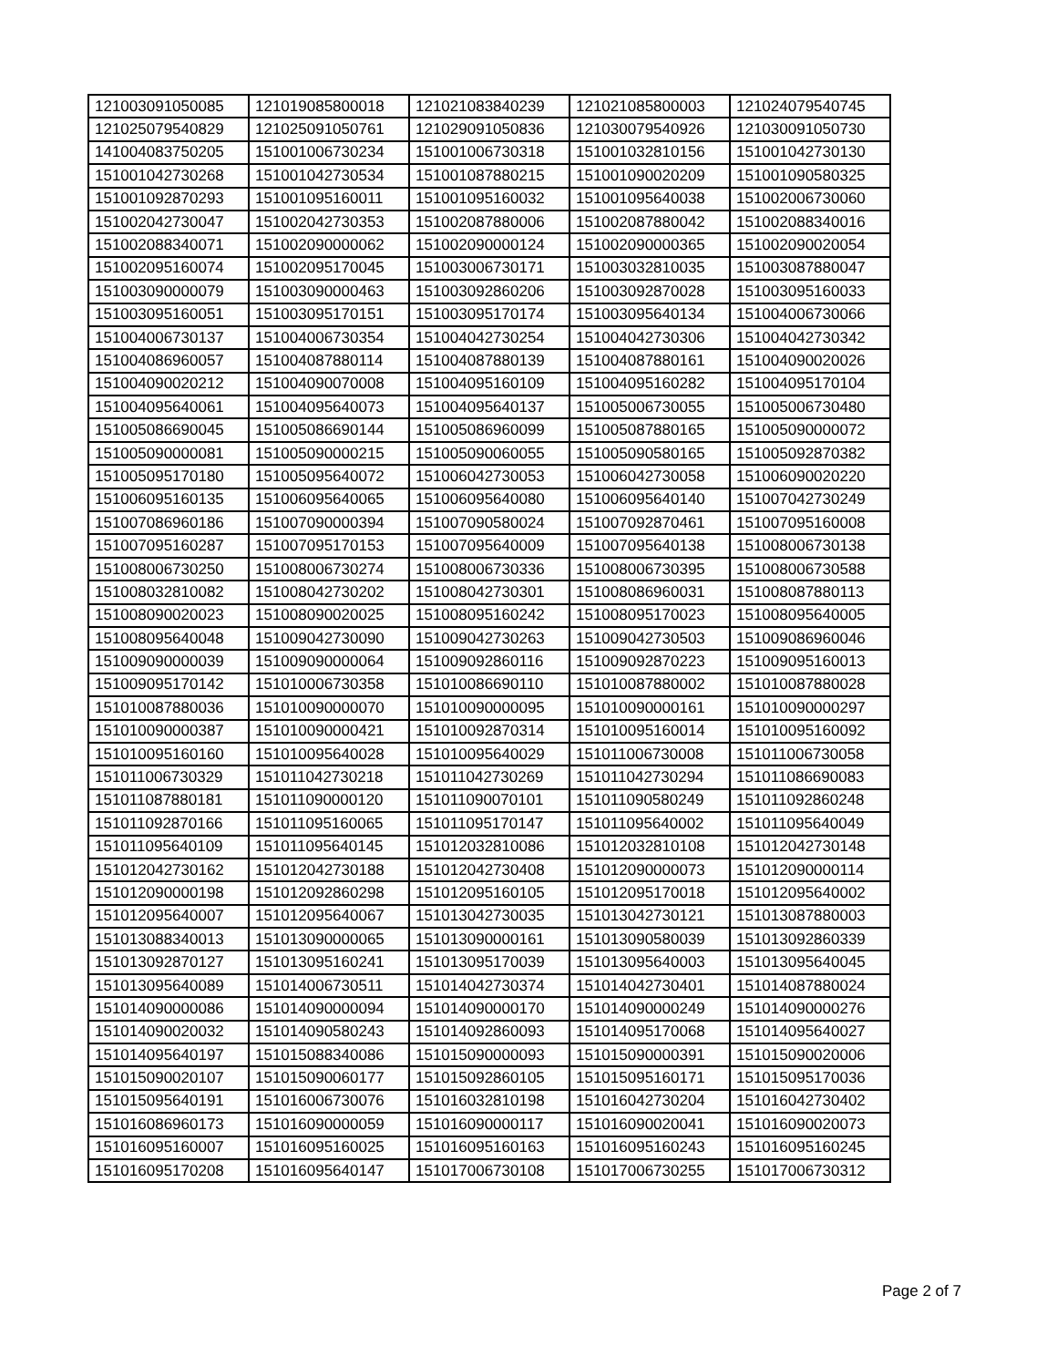| 121003091050085 | 121019085800018 | 121021083840239 | 121021085800003 | 121024079540745 |
| 121025079540829 | 121025091050761 | 121029091050836 | 121030079540926 | 121030091050730 |
| 141004083750205 | 151001006730234 | 151001006730318 | 151001032810156 | 151001042730130 |
| 151001042730268 | 151001042730534 | 151001087880215 | 151001090020209 | 151001090580325 |
| 151001092870293 | 151001095160011 | 151001095160032 | 151001095640038 | 151002006730060 |
| 151002042730047 | 151002042730353 | 151002087880006 | 151002087880042 | 151002088340016 |
| 151002088340071 | 151002090000062 | 151002090000124 | 151002090000365 | 151002090020054 |
| 151002095160074 | 151002095170045 | 151003006730171 | 151003032810035 | 151003087880047 |
| 151003090000079 | 151003090000463 | 151003092860206 | 151003092870028 | 151003095160033 |
| 151003095160051 | 151003095170151 | 151003095170174 | 151003095640134 | 151004006730066 |
| 151004006730137 | 151004006730354 | 151004042730254 | 151004042730306 | 151004042730342 |
| 151004086960057 | 151004087880114 | 151004087880139 | 151004087880161 | 151004090020026 |
| 151004090020212 | 151004090070008 | 151004095160109 | 151004095160282 | 151004095170104 |
| 151004095640061 | 151004095640073 | 151004095640137 | 151005006730055 | 151005006730480 |
| 151005086690045 | 151005086690144 | 151005086960099 | 151005087880165 | 151005090000072 |
| 151005090000081 | 151005090000215 | 151005090060055 | 151005090580165 | 151005092870382 |
| 151005095170180 | 151005095640072 | 151006042730053 | 151006042730058 | 151006090020220 |
| 151006095160135 | 151006095640065 | 151006095640080 | 151006095640140 | 151007042730249 |
| 151007086960186 | 151007090000394 | 151007090580024 | 151007092870461 | 151007095160008 |
| 151007095160287 | 151007095170153 | 151007095640009 | 151007095640138 | 151008006730138 |
| 151008006730250 | 151008006730274 | 151008006730336 | 151008006730395 | 151008006730588 |
| 151008032810082 | 151008042730202 | 151008042730301 | 151008086960031 | 151008087880113 |
| 151008090020023 | 151008090020025 | 151008095160242 | 151008095170023 | 151008095640005 |
| 151008095640048 | 151009042730090 | 151009042730263 | 151009042730503 | 151009086960046 |
| 151009090000039 | 151009090000064 | 151009092860116 | 151009092870223 | 151009095160013 |
| 151009095170142 | 151010006730358 | 151010086690110 | 151010087880002 | 151010087880028 |
| 151010087880036 | 151010090000070 | 151010090000095 | 151010090000161 | 151010090000297 |
| 151010090000387 | 151010090000421 | 151010092870314 | 151010095160014 | 151010095160092 |
| 151010095160160 | 151010095640028 | 151010095640029 | 151011006730008 | 151011006730058 |
| 151011006730329 | 151011042730218 | 151011042730269 | 151011042730294 | 151011086690083 |
| 151011087880181 | 151011090000120 | 151011090070101 | 151011090580249 | 151011092860248 |
| 151011092870166 | 151011095160065 | 151011095170147 | 151011095640002 | 151011095640049 |
| 151011095640109 | 151011095640145 | 151012032810086 | 151012032810108 | 151012042730148 |
| 151012042730162 | 151012042730188 | 151012042730408 | 151012090000073 | 151012090000114 |
| 151012090000198 | 151012092860298 | 151012095160105 | 151012095170018 | 151012095640002 |
| 151012095640007 | 151012095640067 | 151013042730035 | 151013042730121 | 151013087880003 |
| 151013088340013 | 151013090000065 | 151013090000161 | 151013090580039 | 151013092860339 |
| 151013092870127 | 151013095160241 | 151013095170039 | 151013095640003 | 151013095640045 |
| 151013095640089 | 151014006730511 | 151014042730374 | 151014042730401 | 151014087880024 |
| 151014090000086 | 151014090000094 | 151014090000170 | 151014090000249 | 151014090000276 |
| 151014090020032 | 151014090580243 | 151014092860093 | 151014095170068 | 151014095640027 |
| 151014095640197 | 151015088340086 | 151015090000093 | 151015090000391 | 151015090020006 |
| 151015090020107 | 151015090060177 | 151015092860105 | 151015095160171 | 151015095170036 |
| 151015095640191 | 151016006730076 | 151016032810198 | 151016042730204 | 151016042730402 |
| 151016086960173 | 151016090000059 | 151016090000117 | 151016090020041 | 151016090020073 |
| 151016095160007 | 151016095160025 | 151016095160163 | 151016095160243 | 151016095160245 |
| 151016095170208 | 151016095640147 | 151017006730108 | 151017006730255 | 151017006730312 |
Page 2 of 7